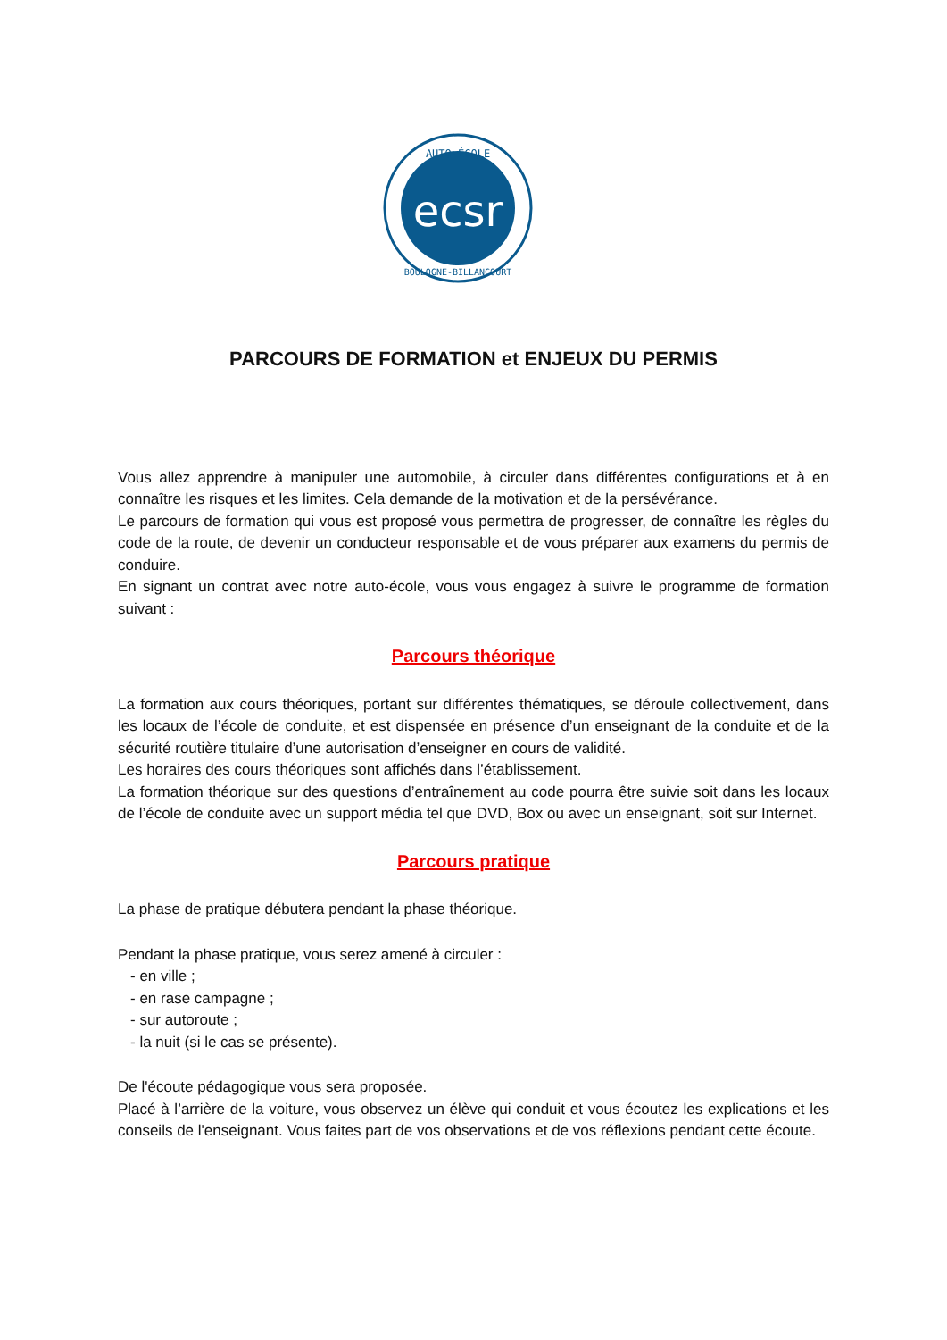ecsr
AUTO-ÉCOLE
BOULOGNE-BILLANCOURT
PARCOURS DE FORMATION et ENJEUX DU PERMIS
Vous allez apprendre à manipuler une automobile, à circuler dans différentes configurations et à en connaître les risques et les limites. Cela demande de la motivation et de la persévérance.
Le parcours de formation qui vous est proposé vous permettra de progresser, de connaître les règles du code de la route, de devenir un conducteur responsable et de vous préparer aux examens du permis de conduire.
En signant un contrat avec notre auto-école, vous vous engagez à suivre le programme de formation suivant :
Parcours théorique
La formation aux cours théoriques, portant sur différentes thématiques, se déroule collectivement, dans les locaux de l’école de conduite, et est dispensée en présence d’un enseignant de la conduite et de la sécurité routière titulaire d’une autorisation d’enseigner en cours de validité.
Les horaires des cours théoriques sont affichés dans l’établissement.
La formation théorique sur des questions d’entraînement au code pourra être suivie soit dans les locaux de l’école de conduite avec un support média tel que DVD, Box ou avec un enseignant, soit sur Internet.
Parcours pratique
La phase de pratique débutera pendant la phase théorique.
Pendant la phase pratique, vous serez amené à circuler :
- en ville ;
- en rase campagne ;
- sur autoroute ;
- la nuit (si le cas se présente).
De l'écoute pédagogique vous sera proposée.
Placé à l’arrière de la voiture, vous observez un élève qui conduit et vous écoutez les explications et les conseils de l'enseignant. Vous faites part de vos observations et de vos réflexions pendant cette écoute.